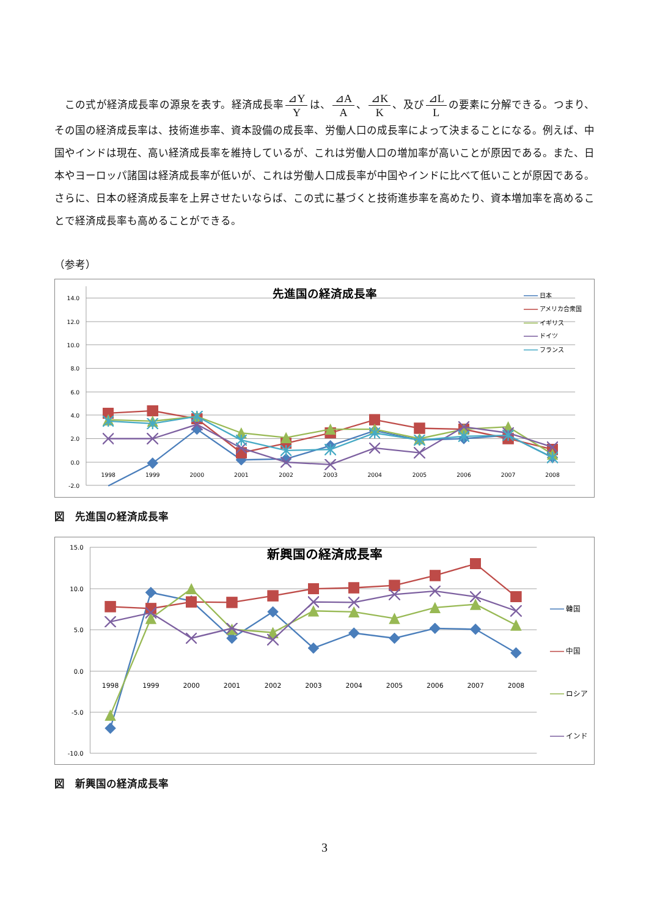この式が経済成長率の源泉を表す。経済成長率 ⊿Y Y は、 ⊿A A 、 ⊿K K 、及び ⊿L L の要素に分解できる。つまり、その国の経済成長率は、技術進歩率、資本設備の成長率、労働人口の成長率によって決まることになる。例えば、中国やインドは現在、高い経済成長率を維持しているが、これは労働人口の増加率が高いことが原因である。また、日本やヨーロッパ諸国は経済成長率が低いが、これは労働人口成長率が中国やインドに比べて低いことが原因である。さらに、日本の経済成長率を上昇させたいならば、この式に基づくと技術進歩率を高めたり、資本増加率を高めることで経済成長率も高めることができる。
（参考）
14.0
12.0
10.0
8.0
6.0
4.0
2.0
0.0
-2.0
1998
1999
2000
2001
2002
2003
2004
2005
2006
2007
2008
先進国の経済成長率
日本
アメリカ合衆国
イギリス
ドイツ
フランス
図　先進国の経済成長率
15.0
10.0
5.0
0.0
-5.0
-10.0
1998
1999
2000
2001
2002
2003
2004
2005
2006
2007
2008
新興国の経済成長率
韓国
中国
ロシア
インド
図　新興国の経済成長率
3